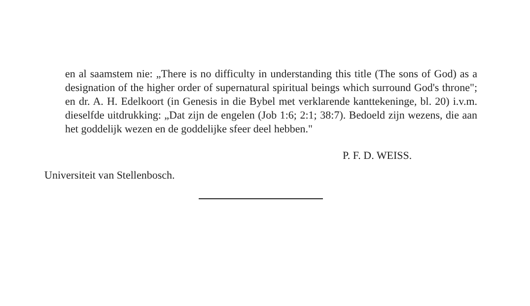en al saamstem nie: „There is no difficulty in understanding this title (The sons of God) as a designation of the higher order of supernatural spiritual beings which surround God's throne"; en dr. A. H. Edelkoort (in Genesis in die Bybel met verklarende kanttekeninge, bl. 20) i.v.m. dieselfde uitdrukking: „Dat zijn de engelen (Job 1:6; 2:1; 38:7). Bedoeld zijn wezens, die aan het goddelijk wezen en de goddelijke sfeer deel hebben."
P. F. D. WEISS.
Universiteit van Stellenbosch.